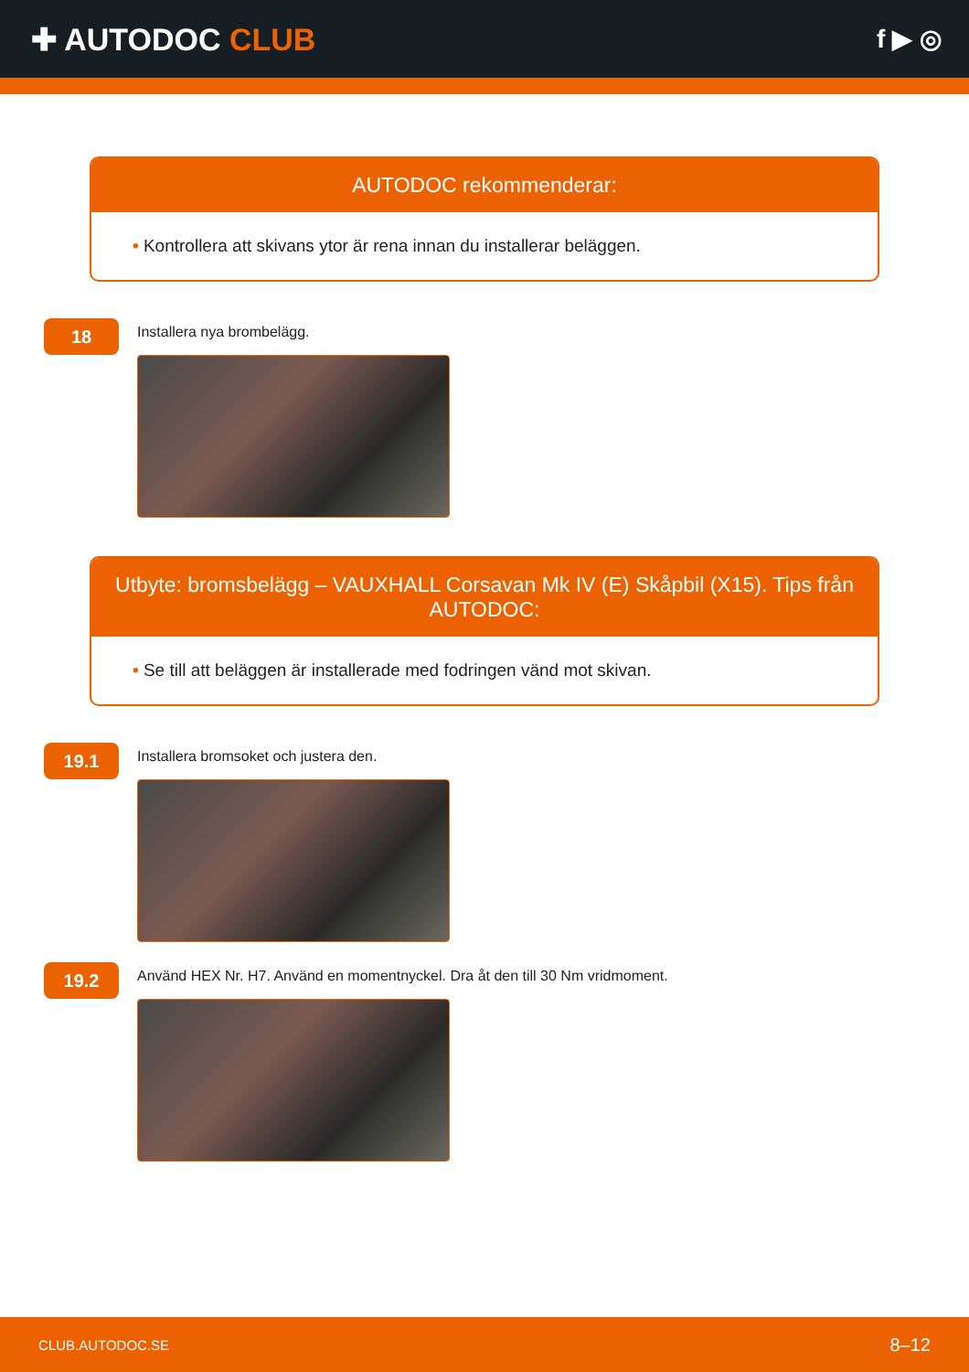✚ AUTODOC CLUB
f ▶ ◎
AUTODOC rekommenderar:
• Kontrollera att skivans ytor är rena innan du installerar beläggen.
18
Installera nya brombelägg.
Utbyte: bromsbelägg – VAUXHALL Corsavan Mk IV (E) Skåpbil (X15). Tips från AUTODOC:
• Se till att beläggen är installerade med fodringen vänd mot skivan.
19.1
Installera bromsoket och justera den.
19.2
Använd HEX Nr. H7. Använd en momentnyckel. Dra åt den till 30 Nm vridmoment.
CLUB.AUTODOC.SE 8–12